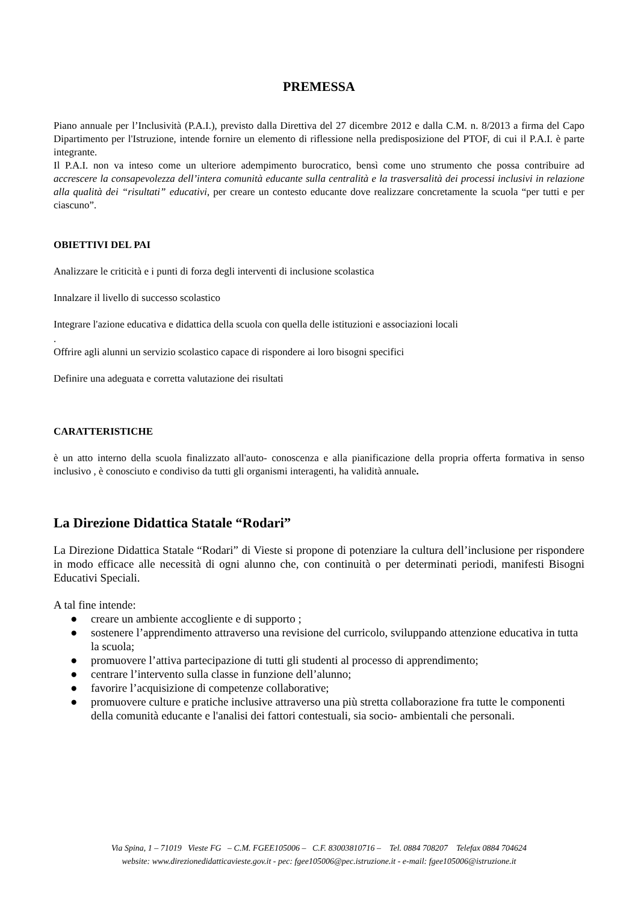PREMESSA
Piano annuale per l’Inclusività (P.A.I.), previsto dalla Direttiva del 27 dicembre 2012 e dalla C.M. n. 8/2013 a firma del Capo Dipartimento per l'Istruzione, intende fornire un elemento di riflessione nella predisposizione del PTOF, di cui il P.A.I. è parte integrante.
Il P.A.I. non va inteso come un ulteriore adempimento burocratico, bensì come uno strumento che possa contribuire ad accrescere la consapevolezza dell’intera comunità educante sulla centralità e la trasversalità dei processi inclusivi in relazione alla qualità dei “risultati” educativi, per creare un contesto educante dove realizzare concretamente la scuola “per tutti e per ciascuno”.
OBIETTIVI DEL PAI
Analizzare le criticità e i punti di forza degli interventi di inclusione scolastica
Innalzare il livello di successo scolastico
Integrare l'azione educativa e didattica della scuola con quella delle istituzioni e associazioni locali
.
Offrire agli alunni un servizio scolastico capace di rispondere ai loro bisogni specifici
Definire una adeguata e corretta valutazione dei risultati
CARATTERISTICHE
è un atto interno della scuola finalizzato all'auto- conoscenza e alla pianificazione della propria offerta formativa in senso inclusivo , è conosciuto e condiviso da tutti gli organismi interagenti, ha validità annuale.
La Direzione Didattica Statale “Rodari”
La Direzione Didattica Statale “Rodari” di Vieste si propone di potenziare la cultura dell’inclusione per rispondere in modo efficace alle necessità di ogni alunno che, con continuità o per determinati periodi, manifesti Bisogni Educativi Speciali.
A tal fine intende:
● creare un ambiente accogliente e di supporto ;
● sostenere l’apprendimento attraverso una revisione del curricolo, sviluppando attenzione educativa in tutta la scuola;
● promuovere l’attiva partecipazione di tutti gli studenti al processo di apprendimento;
● centrare l’intervento sulla classe in funzione dell’alunno;
● favorire l’acquisizione di competenze collaborative;
● promuovere culture e pratiche inclusive attraverso una più stretta collaborazione fra tutte le componenti della comunità educante e l'analisi dei fattori contestuali, sia socio- ambientali che personali.
Via Spina, 1 – 71019 Vieste FG – C.M. FGEE105006 – C.F. 83003810716 – Tel. 0884 708207 Telefax 0884 704624
website: www.direzionedidatticavieste.gov.it - pec: fgee105006@pec.istruzione.it - e-mail: fgee105006@istruzione.it